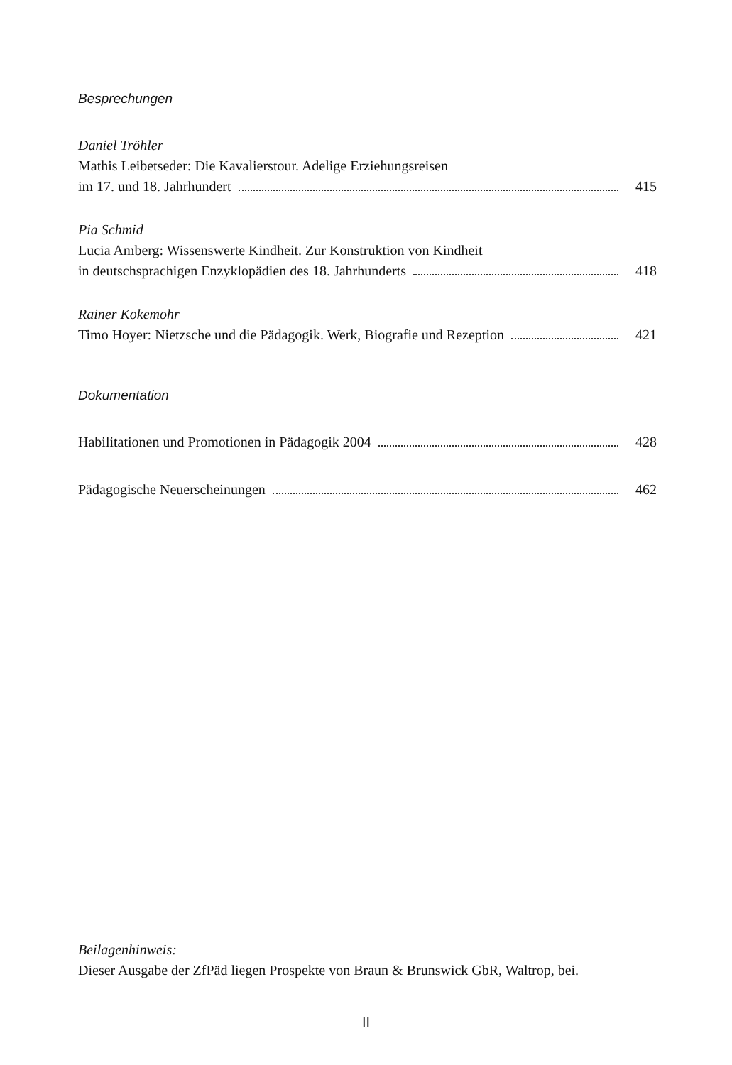Besprechungen
Daniel Tröhler
Mathis Leibetseder: Die Kavalierstour. Adelige Erziehungsreisen
im 17. und 18. Jahrhundert 415
Pia Schmid
Lucia Amberg: Wissenswerte Kindheit. Zur Konstruktion von Kindheit
in deutschsprachigen Enzyklopädien des 18. Jahrhunderts 418
Rainer Kokemohr
Timo Hoyer: Nietzsche und die Pädagogik. Werk, Biografie und Rezeption 421
Dokumentation
Habilitationen und Promotionen in Pädagogik 2004 428
Pädagogische Neuerscheinungen 462
Beilagenhinweis:
Dieser Ausgabe der ZfPäd liegen Prospekte von Braun & Brunswick GbR, Waltrop, bei.
II